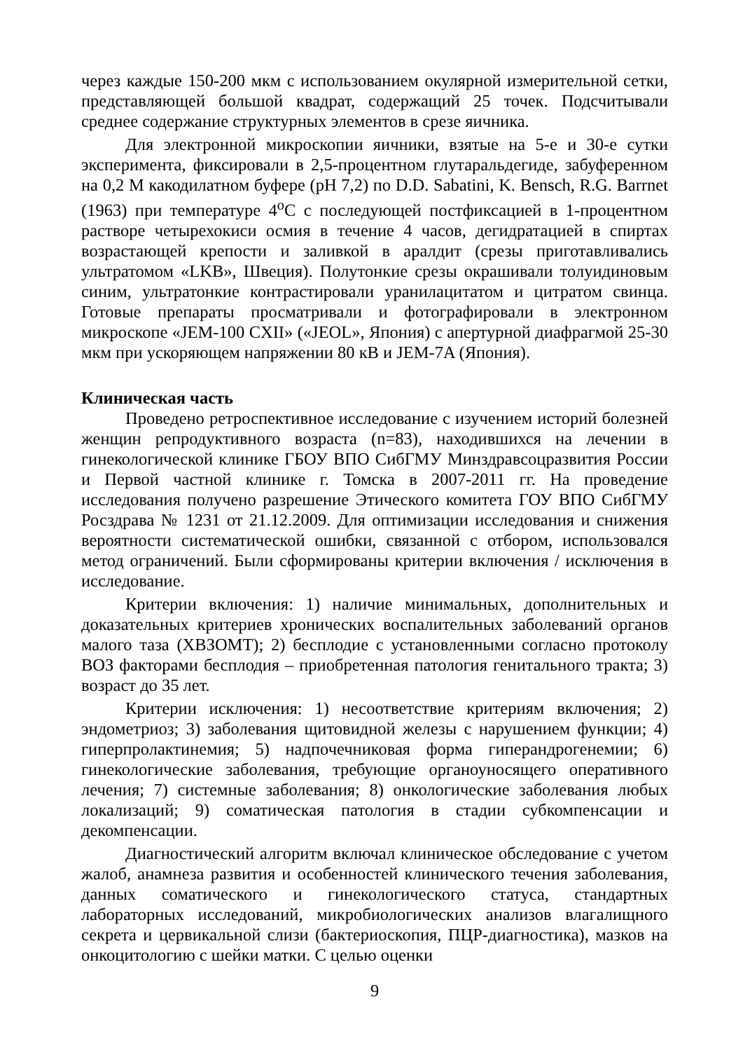через каждые 150-200 мкм с использованием окулярной измерительной сетки, представляющей большой квадрат, содержащий 25 точек. Подсчитывали среднее содержание структурных элементов в срезе яичника.
Для электронной микроскопии яичники, взятые на 5-е и 30-е сутки эксперимента, фиксировали в 2,5-процентном глутаральдегиде, забуференном на 0,2 М какодилатном буфере (pH 7,2) по D.D. Sabatini, K. Bensch, R.G. Barrnet (1963) при температуре 4<sup>o</sup>C с последующей постфиксацией в 1-процентном растворе четырехокиси осмия в течение 4 часов, дегидратацией в спиртах возрастающей крепости и заливкой в аралдит (срезы приготавливались ультратомом «LKB», Швеция). Полутонкие срезы окрашивали толуидиновым синим, ультратонкие контрастировали уранилацитатом и цитратом свинца. Готовые препараты просматривали и фотографировали в электронном микроскопе «JEM-100 CXII» («JEOL», Япония) с апертурной диафрагмой 25-30 мкм при ускоряющем напряжении 80 кВ и JEM-7A (Япония).
Клиническая часть
Проведено ретроспективное исследование с изучением историй болезней женщин репродуктивного возраста (n=83), находившихся на лечении в гинекологической клинике ГБОУ ВПО СибГМУ Минздравсоцразвития России и Первой частной клинике г. Томска в 2007-2011 гг. На проведение исследования получено разрешение Этического комитета ГОУ ВПО СибГМУ Росздрава № 1231 от 21.12.2009. Для оптимизации исследования и снижения вероятности систематической ошибки, связанной с отбором, использовался метод ограничений. Были сформированы критерии включения / исключения в исследование.
Критерии включения: 1) наличие минимальных, дополнительных и доказательных критериев хронических воспалительных заболеваний органов малого таза (ХВЗОМТ); 2) бесплодие с установленными согласно протоколу ВОЗ факторами бесплодия – приобретенная патология генитального тракта; 3) возраст до 35 лет.
Критерии исключения: 1) несоответствие критериям включения; 2) эндометриоз; 3) заболевания щитовидной железы с нарушением функции; 4) гиперпролактинемия; 5) надпочечниковая форма гиперандрогенемии; 6) гинекологические заболевания, требующие органоуносящего оперативного лечения; 7) системные заболевания; 8) онкологические заболевания любых локализаций; 9) соматическая патология в стадии субкомпенсации и декомпенсации.
Диагностический алгоритм включал клиническое обследование с учетом жалоб, анамнеза развития и особенностей клинического течения заболевания, данных соматического и гинекологического статуса, стандартных лабораторных исследований, микробиологических анализов влагалищного секрета и цервикальной слизи (бактериоскопия, ПЦР-диагностика), мазков на онкоцитологию с шейки матки. С целью оценки
9